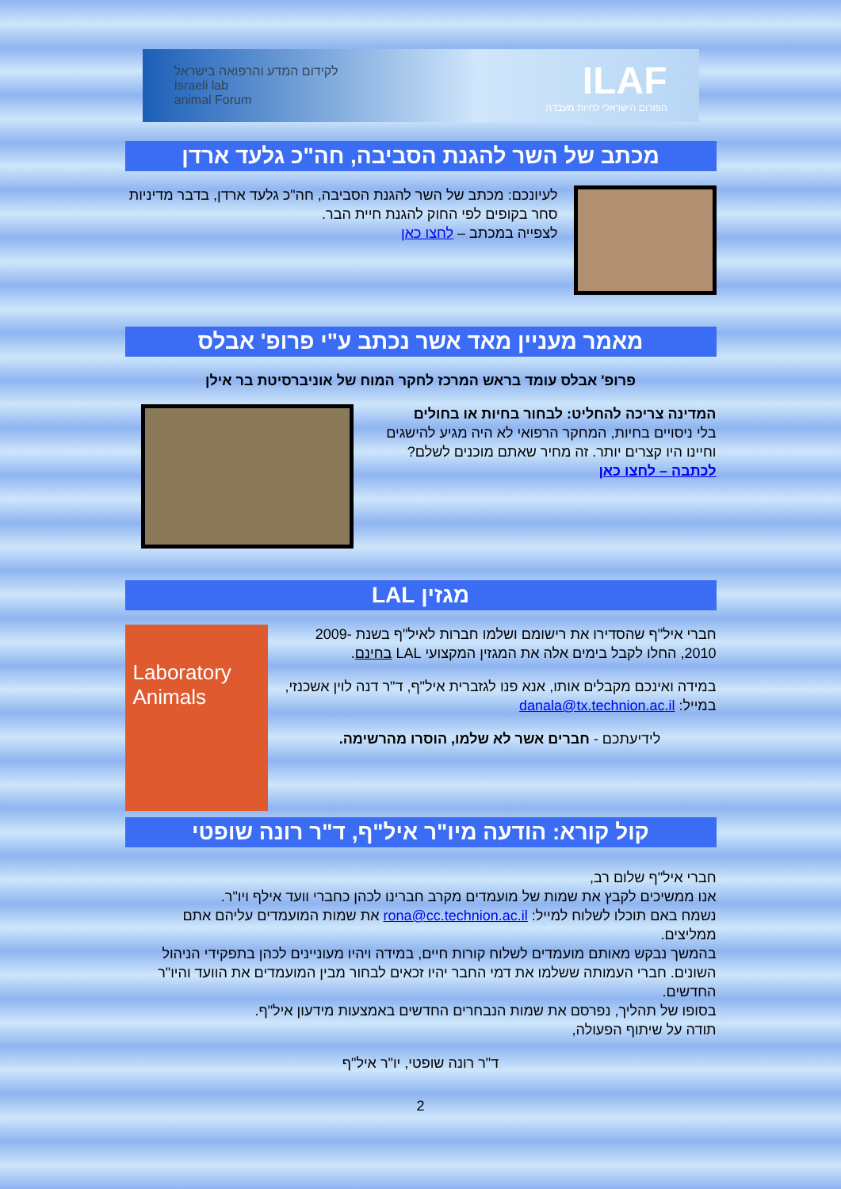ILAF
הפורום הישראלי לחיות מעבדה
לקידום המדע והרפואה בישראל
Israeli lab
animal Forum
מכתב של השר להגנת הסביבה, חה"כ גלעד ארדן
לעיונכם: מכתב של השר להגנת הסביבה, חה"כ גלעד ארדן, בדבר מדיניות סחר בקופים לפי החוק להגנת חיית הבר.
לצפייה במכתב – לחצו כאן
מאמר מעניין מאד אשר נכתב ע"י פרופ' אבלס
פרופ' אבלס עומד בראש המרכז לחקר המוח של אוניברסיטת בר אילן
המדינה צריכה להחליט: לבחור בחיות או בחולים
בלי ניסויים בחיות, המחקר הרפואי לא היה מגיע להישגים וחיינו היו קצרים יותר. זה מחיר שאתם מוכנים לשלם?
לכתבה – לחצו כאן
מגזין LAL
חברי איל"ף שהסדירו את רישומם ושלמו חברות לאיל"ף בשנת 2009-2010, החלו לקבל בימים אלה את המגזין המקצועי LAL בחינם.
במידה ואינכם מקבלים אותו, אנא פנו לגזברית איל"ף, ד"ר דנה לוין אשכנזי, במייל: danala@tx.technion.ac.il
לידיעתכם - חברים אשר לא שלמו, הוסרו מהרשימה.
Laboratory Animals
קול קורא: הודעה מיו"ר איל"ף, ד"ר רונה שופטי
חברי איל"ף שלום רב,
אנו ממשיכים לקבץ את שמות של מועמדים מקרב חברינו לכהן כחברי וועד אילף ויו"ר.
נשמח באם תוכלו לשלוח למייל: rona@cc.technion.ac.il את שמות המועמדים עליהם אתם ממליצים.
בהמשך נבקש מאותם מועמדים לשלוח קורות חיים, במידה ויהיו מעוניינים לכהן בתפקידי הניהול השונים. חברי העמותה ששלמו את דמי החבר יהיו זכאים לבחור מבין המועמדים את הוועד והיו"ר החדשים.
בסופו של תהליך, נפרסם את שמות הנבחרים החדשים באמצעות מידעון איל"ף.
תודה על שיתוף הפעולה,
ד"ר רונה שופטי, יו"ר איל"ף
2